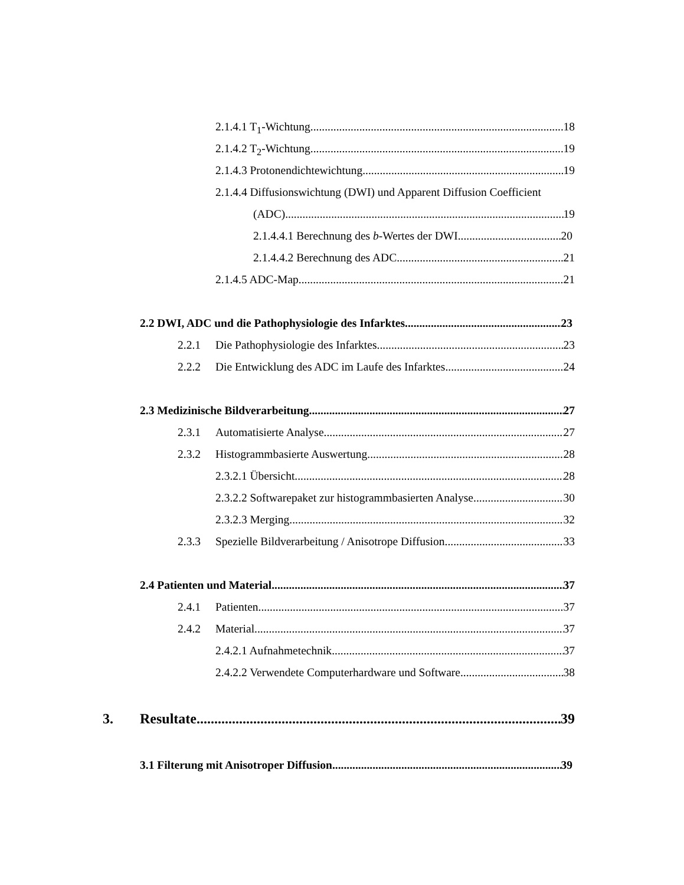2.1.4.1 T<sub>1</sub>-Wichtung 18
2.1.4.2 T<sub>2</sub>-Wichtung 19
2.1.4.3 Protonendichtewichtung 19
2.1.4.4 Diffusionswichtung (DWI) und Apparent Diffusion Coefficient
(ADC) 19
2.1.4.4.1 Berechnung des b-Wertes der DWI 20
2.1.4.4.2 Berechnung des ADC 21
2.1.4.5 ADC-Map 21
2.2 DWI, ADC und die Pathophysiologie des Infarktes 23
2.2.1 Die Pathophysiologie des Infarktes 23
2.2.2 Die Entwicklung des ADC im Laufe des Infarktes 24
2.3 Medizinische Bildverarbeitung 27
2.3.1 Automatisierte Analyse 27
2.3.2 Histogrammbasierte Auswertung 28
2.3.2.1 Übersicht 28
2.3.2.2 Softwarepaket zur histogrammbasierten Analyse 30
2.3.2.3 Merging 32
2.3.3 Spezielle Bildverarbeitung / Anisotrope Diffusion 33
2.4 Patienten und Material 37
2.4.1 Patienten 37
2.4.2 Material 37
2.4.2.1 Aufnahmetechnik 37
2.4.2.2 Verwendete Computerhardware und Software 38
3. Resultate 39
3.1 Filterung mit Anisotroper Diffusion 39